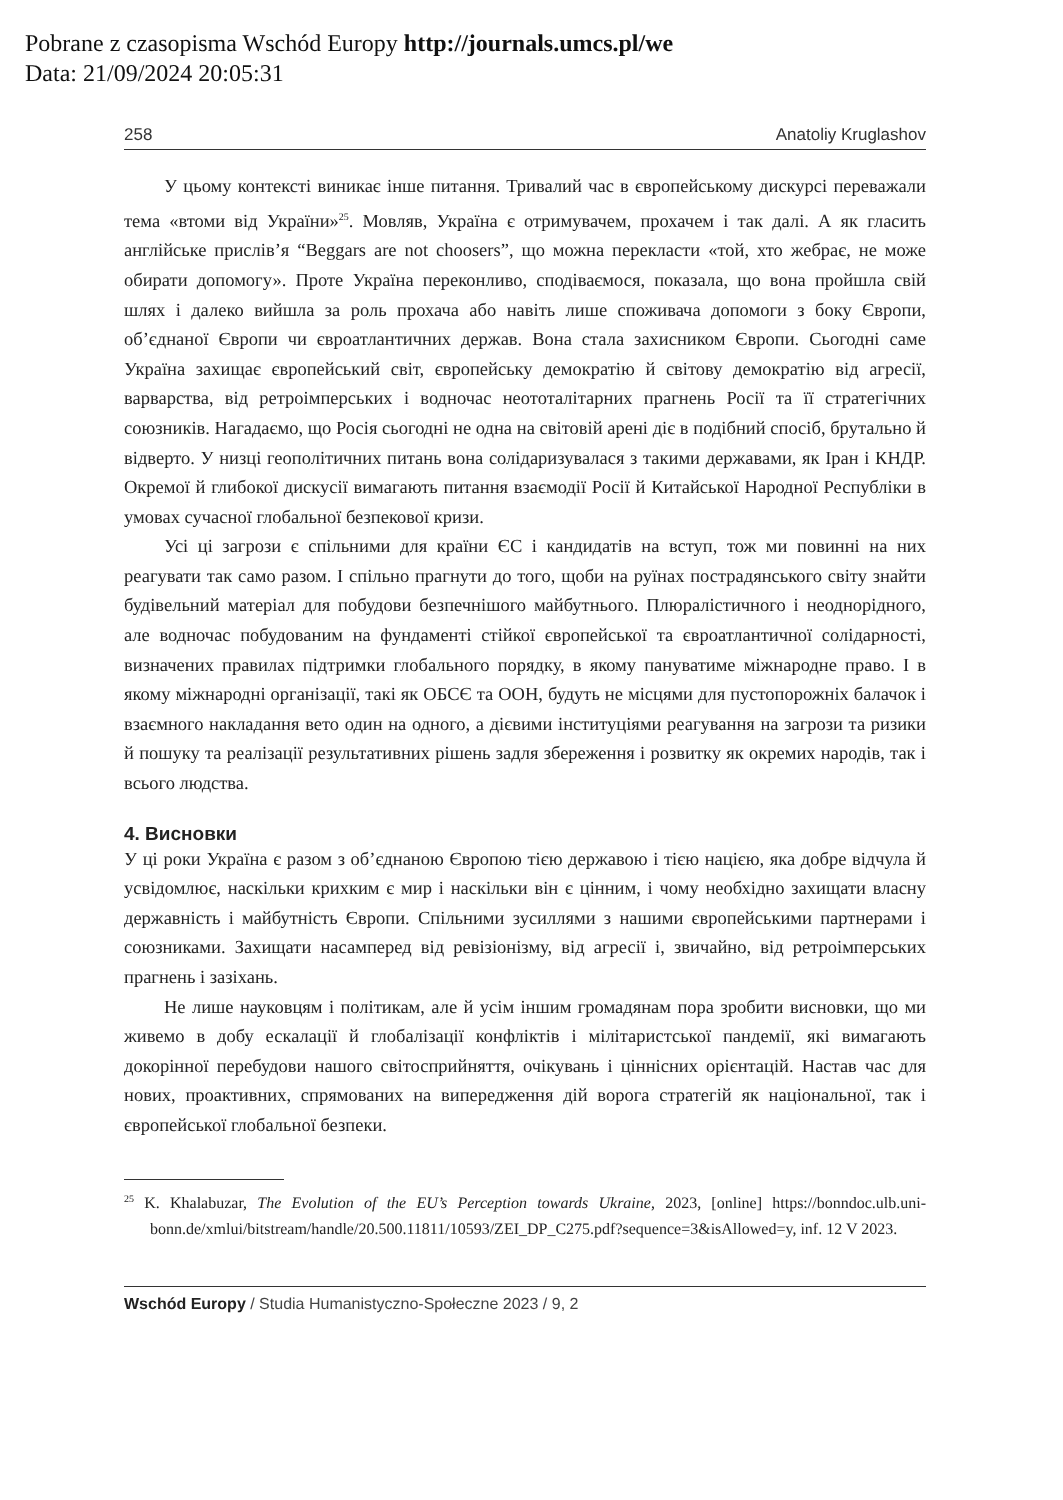Pobrane z czasopisma Wschód Europy http://journals.umcs.pl/we
Data: 21/09/2024 20:05:31
258 Anatoliy Kruglashov
У цьому контексті виникає інше питання. Тривалий час в європейському дискурсі переважали тема «втоми від України»<sup>25</sup>. Мовляв, Україна є отримувачем, прохачем і так далі. А як гласить англійське прислів’я “Beggars are not choosers”, що можна перекласти «той, хто жебрає, не може обирати допомогу». Проте Україна переконливо, сподіваємося, показала, що вона пройшла свій шлях і далеко вийшла за роль прохача або навіть лише споживача допомоги з боку Європи, об’єднаної Європи чи євроатлантичних держав. Вона стала захисником Європи. Сьогодні саме Україна захищає європейський світ, європейську демократію й світову демократію від агресії, варварства, від ретроімперських і водночас неототалітарних прагнень Росії та її стратегічних союзників. Нагадаємо, що Росія сьогодні не одна на світовій арені діє в подібний спосіб, брутально й відверто. У низці геополітичних питань вона солідаризувалася з такими державами, як Іран і КНДР. Окремої й глибокої дискусії вимагають питання взаємодії Росії й Китайської Народної Республіки в умовах сучасної глобальної безпекової кризи.
Усі ці загрози є спільними для країни ЄС і кандидатів на вступ, тож ми повинні на них реагувати так само разом. І спільно прагнути до того, щоби на руїнах пострадянського світу знайти будівельний матеріал для побудови безпечнішого майбутнього. Плюралістичного і неоднорідного, але водночас побудованим на фундаменті стійкої європейської та євроатлантичної солідарності, визначених правилах підтримки глобального порядку, в якому пануватиме міжнародне право. І в якому міжнародні організації, такі як ОБСЄ та ООН, будуть не місцями для пустопорожніх балачок і взаємного накладання вето один на одного, а дієвими інституціями реагування на загрози та ризики й пошуку та реалізації результативних рішень задля збереження і розвитку як окремих народів, так і всього людства.
4. Висновки
У ці роки Україна є разом з об’єднаною Європою тією державою і тією нацією, яка добре відчула й усвідомлює, наскільки крихким є мир і наскільки він є цінним, і чому необхідно захищати власну державність і майбутність Європи. Спільними зусиллями з нашими європейськими партнерами і союзниками. Захищати насамперед від ревізіонізму, від агресії і, звичайно, від ретроімперських прагнень і зазіхань.
Не лише науковцям і політикам, але й усім іншим громадянам пора зробити висновки, що ми живемо в добу ескалації й глобалізації конфліктів і мілітаристської пандемії, які вимагають докорінної перебудови нашого світосприйняття, очікувань і ціннісних орієнтацій. Настав час для нових, проактивних, спрямованих на випередження дій ворога стратегій як національної, так і європейської глобальної безпеки.
<sup>25</sup> K. Khalabuzar, The Evolution of the EU’s Perception towards Ukraine, 2023, [online] https://bonndoc.ulb.uni-bonn.de/xmlui/bitstream/handle/20.500.11811/10593/ZEI_DP_C275.pdf?sequence=3&isAllowed=y, inf. 12 V 2023.
Wschód Europy / Studia Humanistyczno-Społeczne 2023 / 9, 2